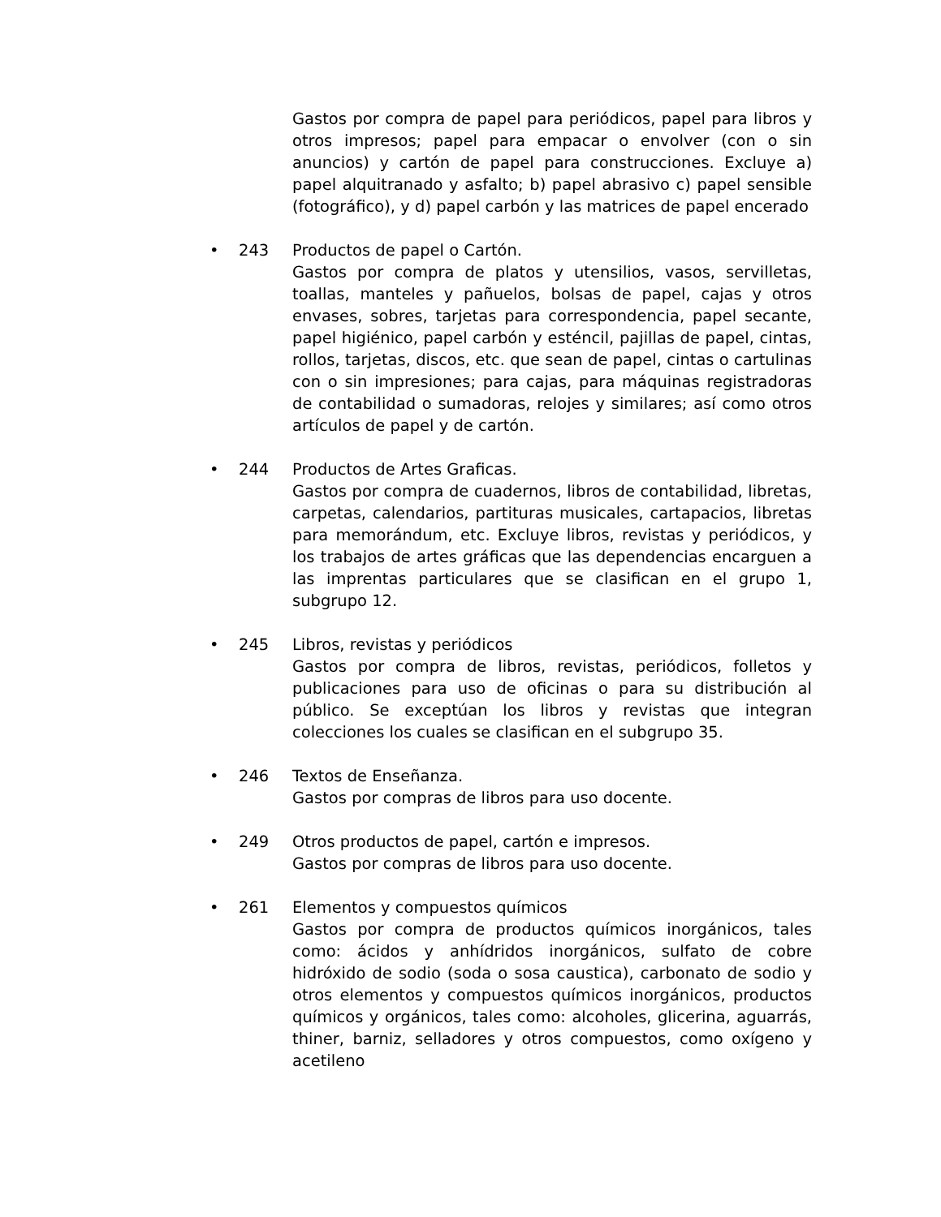Gastos por compra de papel para periódicos, papel para libros y otros impresos; papel para empacar o envolver (con o sin anuncios) y cartón de papel para construcciones. Excluye a) papel alquitranado y asfalto; b) papel abrasivo c) papel sensible (fotográfico), y d) papel carbón y las matrices de papel encerado
• 243 Productos de papel o Cartón.
Gastos por compra de platos y utensilios, vasos, servilletas, toallas, manteles y pañuelos, bolsas de papel, cajas y otros envases, sobres, tarjetas para correspondencia, papel secante, papel higiénico, papel carbón y esténcil, pajillas de papel, cintas, rollos, tarjetas, discos, etc. que sean de papel, cintas o cartulinas con o sin impresiones; para cajas, para máquinas registradoras de contabilidad o sumadoras, relojes y similares; así como otros artículos de papel y de cartón.
• 244 Productos de Artes Graficas.
Gastos por compra de cuadernos, libros de contabilidad, libretas, carpetas, calendarios, partituras musicales, cartapacios, libretas para memorándum, etc. Excluye libros, revistas y periódicos, y los trabajos de artes gráficas que las dependencias encarguen a las imprentas particulares que se clasifican en el grupo 1, subgrupo 12.
• 245 Libros, revistas y periódicos
Gastos por compra de libros, revistas, periódicos, folletos y publicaciones para uso de oficinas o para su distribución al público. Se exceptúan los libros y revistas que integran colecciones los cuales se clasifican en el subgrupo 35.
• 246 Textos de Enseñanza.
Gastos por compras de libros para uso docente.
• 249 Otros productos de papel, cartón e impresos.
Gastos por compras de libros para uso docente.
• 261 Elementos y compuestos químicos
Gastos por compra de productos químicos inorgánicos, tales como: ácidos y anhídridos inorgánicos, sulfato de cobre hidróxido de sodio (soda o sosa caustica), carbonato de sodio y otros elementos y compuestos químicos inorgánicos, productos químicos y orgánicos, tales como: alcoholes, glicerina, aguarrás, thiner, barniz, selladores y otros compuestos, como oxígeno y acetileno